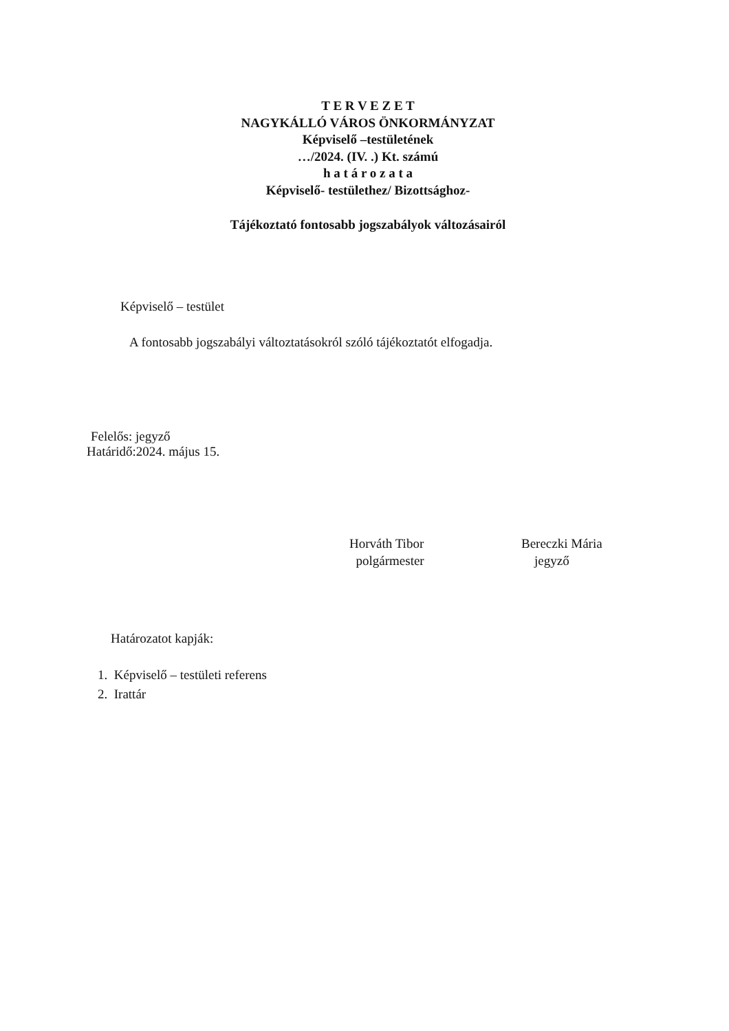T E R V E Z E T
NAGYKÁLLÓ VÁROS ÖNKORMÁNYZAT
Képviselő –testületének
…/2024. (IV. .) Kt. számú
h a t á r o z a t a
Képviselő- testülethez/ Bizottsághoz-
Tájékoztató fontosabb jogszabályok változásairól
Képviselő – testület
A fontosabb jogszabályi változtatásokról szóló tájékoztatót elfogadja.
Felelős: jegyző
Határidő:2024. május 15.
Horváth Tibor
polgármester
Bereczki Mária
jegyző
Határozatot kapják:
1. Képviselő – testületi referens
2. Irattár